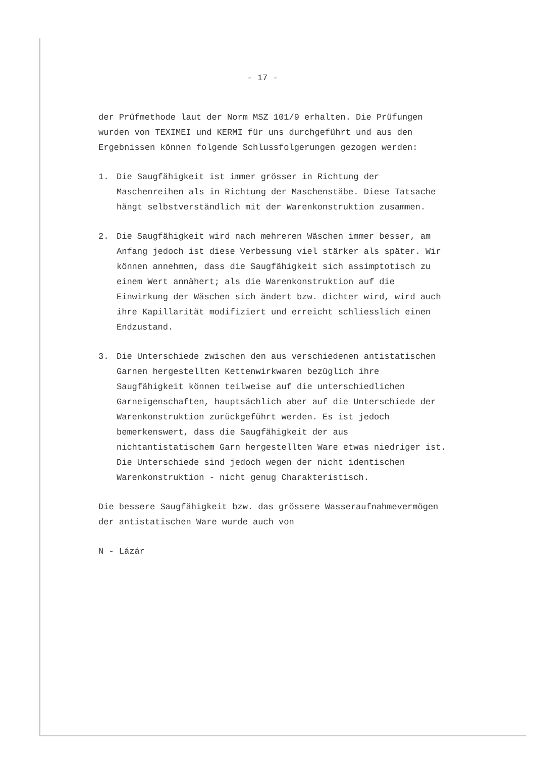- 17 -
der Prüfmethode laut der Norm MSZ 101/9 erhalten. Die Prüfungen wurden von TEXIMEI und KERMI für uns durchgeführt und aus den Ergebnissen können folgende Schlussfolgerungen gezogen werden:
1. Die Saugfähigkeit ist immer grösser in Richtung der Maschenreihen als in Richtung der Maschenstäbe. Diese Tatsache hängt selbstverständlich mit der Warenkonstruktion zusammen.
2. Die Saugfähigkeit wird nach mehreren Wäschen immer besser, am Anfang jedoch ist diese Verbessung viel stärker als später. Wir können annehmen, dass die Saugfähigkeit sich assimptotisch zu einem Wert annähert; als die Warenkonstruktion auf die Einwirkung der Wäschen sich ändert bzw. dichter wird, wird auch ihre Kapillarität modifiziert und erreicht schliesslich einen Endzustand.
3. Die Unterschiede zwischen den aus verschiedenen antistatischen Garnen hergestellten Kettenwirkwaren bezüglich ihre Saugfähigkeit können teilweise auf die unterschiedlichen Garneigenschaften, hauptsächlich aber auf die Unterschiede der Warenkonstruktion zurückgeführt werden. Es ist jedoch bemerkenswert, dass die Saugfähigkeit der aus nichtantistatischem Garn hergestellten Ware etwas niedriger ist. Die Unterschiede sind jedoch wegen der nicht identischen Warenkonstruktion - nicht genug Charakteristisch.
Die bessere Saugfähigkeit bzw. das grössere Wasseraufnahmevermögen der antistatischen Ware wurde auch von
N - Lázár